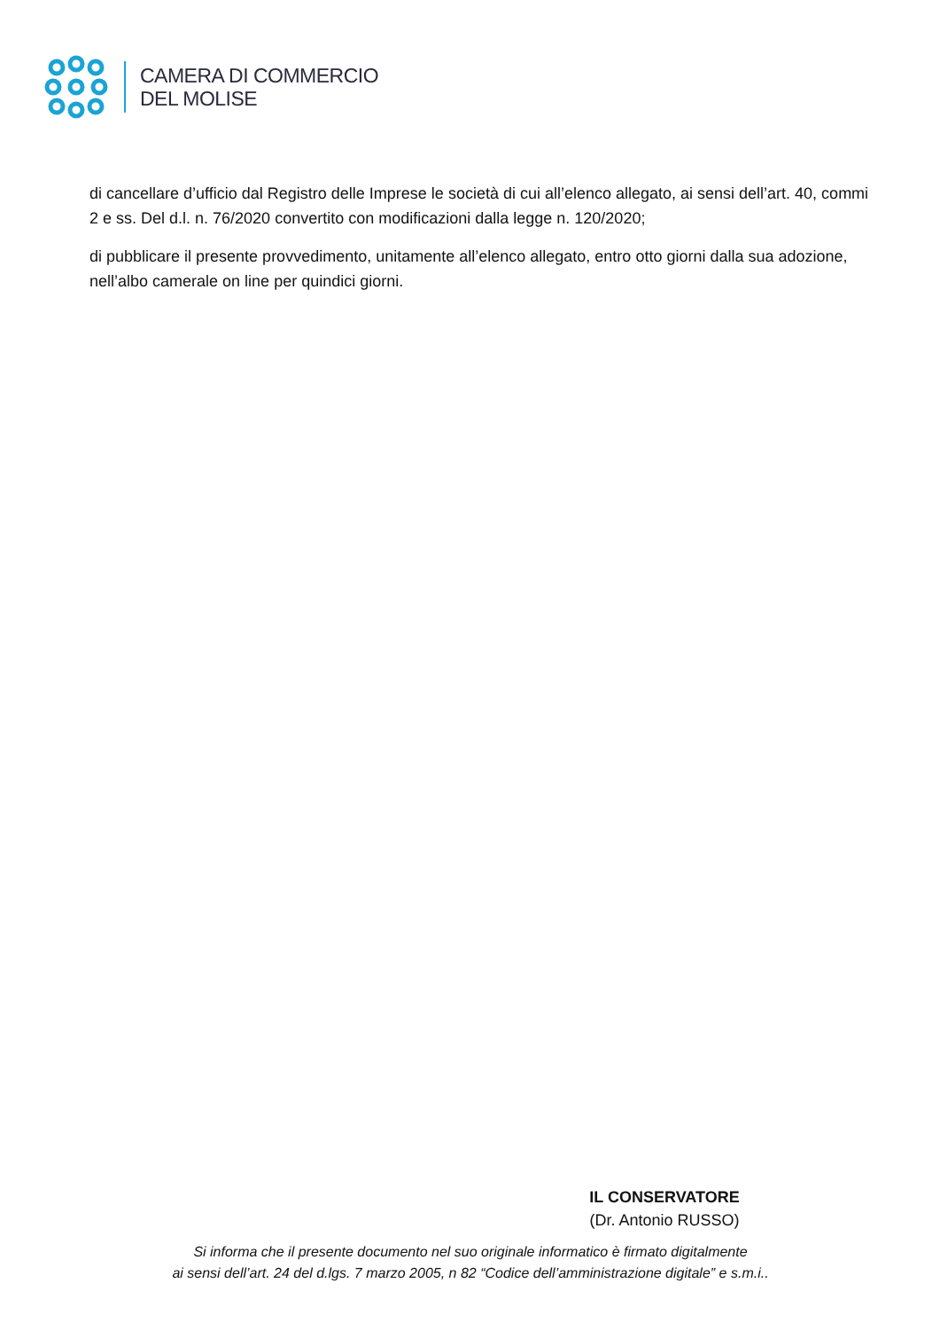CAMERA DI COMMERCIO
DEL MOLISE
di cancellare d’ufficio dal Registro delle Imprese le società di cui all’elenco allegato, ai sensi dell’art. 40, commi 2 e ss. Del d.l. n. 76/2020 convertito con modificazioni dalla legge n. 120/2020;
di pubblicare il presente provvedimento, unitamente all’elenco allegato, entro otto giorni dalla sua adozione, nell’albo camerale on line per quindici giorni.
IL CONSERVATORE
(Dr. Antonio RUSSO)
Si informa che il presente documento nel suo originale informatico è firmato digitalmente
ai sensi dell’art. 24 del d.lgs. 7 marzo 2005, n 82 “Codice dell’amministrazione digitale” e s.m.i..